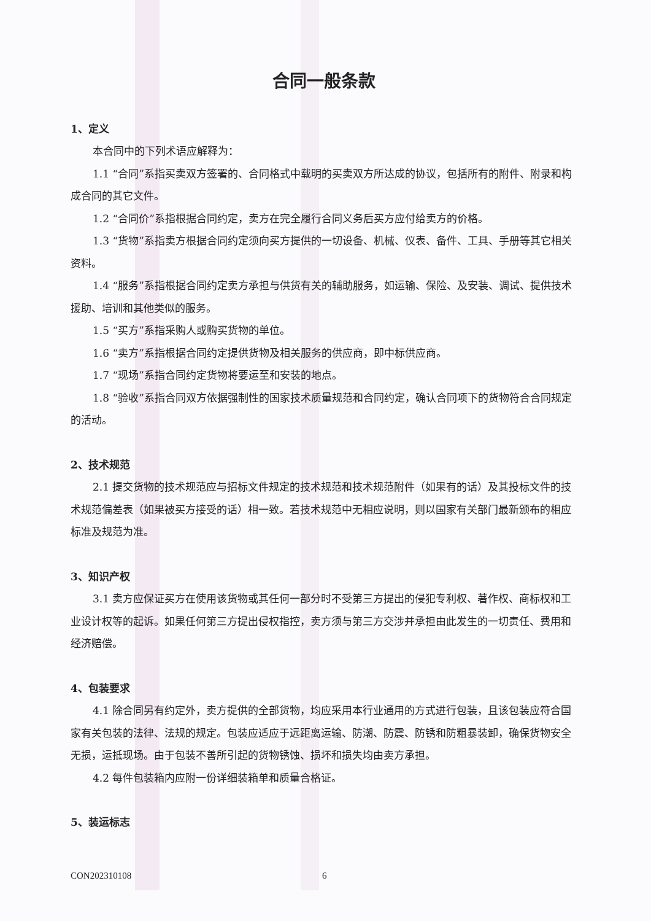合同一般条款
1、定义
本合同中的下列术语应解释为：
1.1 “合同”系指买卖双方签署的、合同格式中载明的买卖双方所达成的协议，包括所有的附件、附录和构成合同的其它文件。
1.2 “合同价”系指根据合同约定，卖方在完全履行合同义务后买方应付给卖方的价格。
1.3 “货物”系指卖方根据合同约定须向买方提供的一切设备、机械、仪表、备件、工具、手册等其它相关资料。
1.4 “服务”系指根据合同约定卖方承担与供货有关的辅助服务，如运输、保险、及安装、调试、提供技术援助、培训和其他类似的服务。
1.5 “买方”系指采购人或购买货物的单位。
1.6 “卖方”系指根据合同约定提供货物及相关服务的供应商，即中标供应商。
1.7 “现场”系指合同约定货物将要运至和安装的地点。
1.8 “验收”系指合同双方依据强制性的国家技术质量规范和合同约定，确认合同项下的货物符合合同规定的活动。
2、技术规范
2.1 提交货物的技术规范应与招标文件规定的技术规范和技术规范附件（如果有的话）及其投标文件的技术规范偏差表（如果被买方接受的话）相一致。若技术规范中无相应说明，则以国家有关部门最新颁布的相应标准及规范为准。
3、知识产权
3.1 卖方应保证买方在使用该货物或其任何一部分时不受第三方提出的侵犯专利权、著作权、商标权和工业设计权等的起诉。如果任何第三方提出侵权指控，卖方须与第三方交涉并承担由此发生的一切责任、费用和经济赔偿。
4、包装要求
4.1 除合同另有约定外，卖方提供的全部货物，均应采用本行业通用的方式进行包装，且该包装应符合国家有关包装的法律、法规的规定。包装应适应于远距离运输、防潮、防震、防锈和防粗暴装卸，确保货物安全无损，运抵现场。由于包装不善所引起的货物锈蚀、损坏和损失均由卖方承担。
4.2 每件包装箱内应附一份详细装箱单和质量合格证。
5、装运标志
CON202310108 6